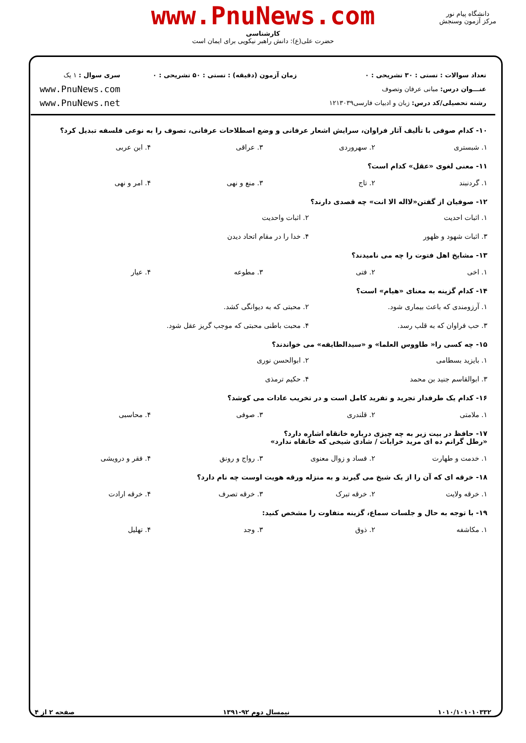www.PnuNews.com
کارشناسی
حضرت علی(ع): دانش راهبر نیکویی برای ایمان است
دانشگاه پیام نور
مرکز آزمون وسنجش
تعداد سوالات : تستی : ۳۰ تشریحی : ۰
عنـــوان درس: مبانی عرفان وتصوف
رشته تحصیلی/کد درس: زبان و ادبیات فارسی۱۲۱۳۰۳۹
زمان آزمون (دقیقه) : تستی : ۵۰ تشریحی : ۰
سری سوال : ۱ یک
www.PnuNews.com
www.PnuNews.net
۱۰- کدام صوفی با تألیف آثار فراوان، سرایش اشعار عرفانی و وضع اصطلاحات عرفانی، تصوف را به نوعی فلسفه تبدیل کرد؟
۱. شبستری ۲. سهروردی ۳. عراقی ۴. ابن عربی
۱۱- معنی لغوی «عقل» کدام است؟
۱. گردنبند ۲. تاج ۳. منع و نهی ۴. امر و نهی
۱۲- صوفیان از گفتن«لااله الا انت» چه قصدی دارند؟
۱. اثبات احدیت ۲. اثبات واحدیت ۳. اثبات شهود و ظهور ۴. خدا را در مقام اتحاد دیدن
۱۳- مشایخ اهل فتوت را چه می نامیدند؟
۱. اخی ۲. فتی ۳. مطوعه ۴. عیار
۱۴- کدام گزینه به معنای «هیام» است؟
۱. آرزومندی که باعث بیماری شود. ۲. محبتی که به دیوانگی کشد. ۳. حب فراوان که به قلب رسد. ۴. محبت باطنی محبتی که موجب گریز عقل شود.
۱۵- چه کسی را« طاووس العلما» و «سیدالطایفه» می خواندند؟
۱. بایزید بسطامی ۲. ابوالحسن نوری ۳. ابوالقاسم جنید بن محمد ۴. حکیم ترمذی
۱۶- کدام یک طرفدار تجرید و تفرید کامل است و در تخریب عادات می کوشد؟
۱. ملامتی ۲. قلندری ۳. صوفی ۴. محاسبی
۱۷- حافظ در بیت زیر به چه چیزی درباره خانقاه اشاره دارد؟
«رطل گرانم ده ای مرید خرابات / شادی شیخی که خانقاه ندارد»
۱. خدمت و طهارت ۲. فساد و زوال معنوی ۳. رواج و رونق ۴. فقر و درویشی
۱۸- خرقه ای که آن را از یک شیخ می گیرند و به منزله ورقه هویت اوست چه نام دارد؟
۱. خرقه ولایت ۲. خرقه تبرک ۳. خرقه تصرف ۴. خرقه ارادت
۱۹- با توجه به حال و جلسات سماع، گزینه متفاوت را مشخص کنید:
۱. مکاشفه ۲. ذوق ۳. وجد ۴. تهلیل
۱۰۱۰/۱۰۱۰۱۰۳۳۲ نیمسال دوم ۹۲-۱۳۹۱ صفحه ۲ از ۴